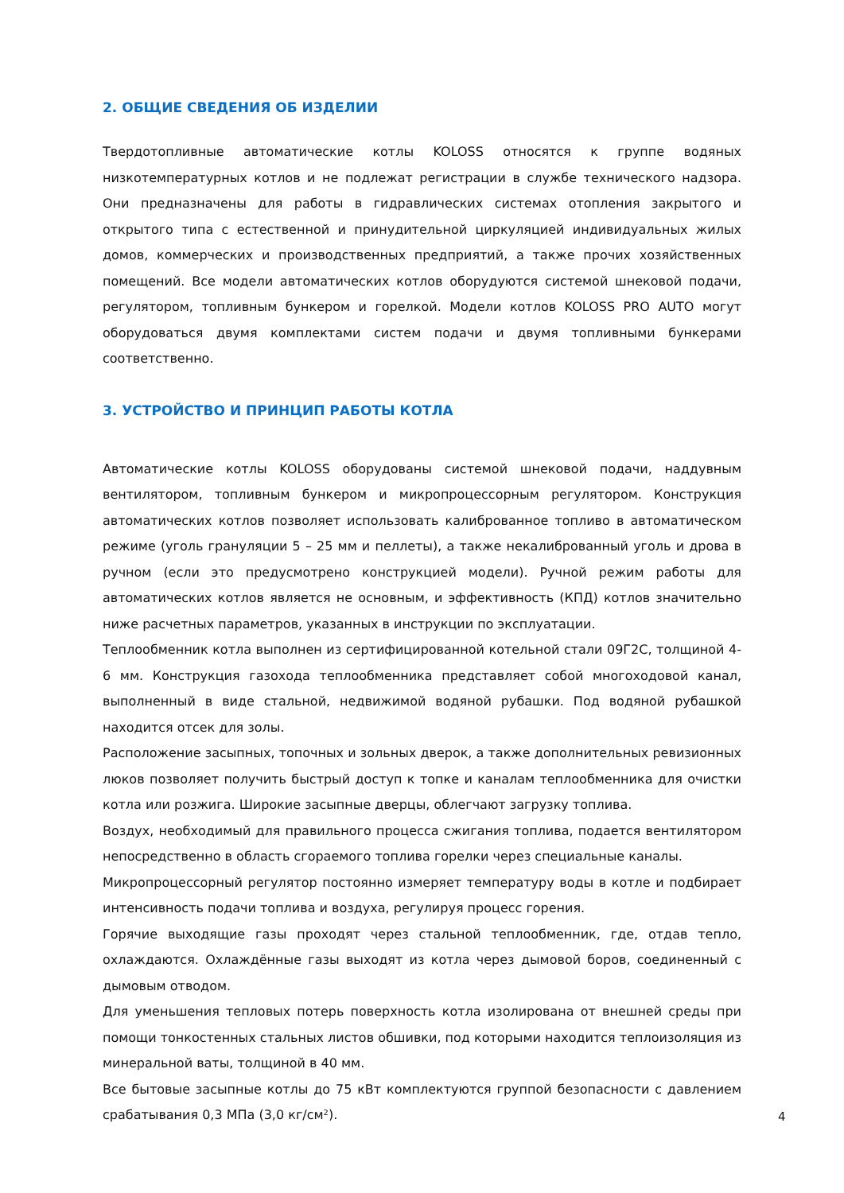2. ОБЩИЕ СВЕДЕНИЯ ОБ ИЗДЕЛИИ
Твердотопливные автоматические котлы KOLOSS относятся к группе водяных низкотемпературных котлов и не подлежат регистрации в службе технического надзора. Они предназначены для работы в гидравлических системах отопления закрытого и открытого типа с естественной и принудительной циркуляцией индивидуальных жилых домов, коммерческих и производственных предприятий, а также прочих хозяйственных помещений. Все модели автоматических котлов оборудуются системой шнековой подачи, регулятором, топливным бункером и горелкой. Модели котлов KOLOSS PRO AUTO могут оборудоваться двумя комплектами систем подачи и двумя топливными бункерами соответственно.
3. УСТРОЙСТВО И ПРИНЦИП РАБОТЫ КОТЛА
Автоматические котлы KOLOSS оборудованы системой шнековой подачи, наддувным вентилятором, топливным бункером и микропроцессорным регулятором. Конструкция автоматических котлов позволяет использовать калиброванное топливо в автоматическом режиме (уголь грануляции 5 – 25 мм и пеллеты), а также некалиброванный уголь и дрова в ручном (если это предусмотрено конструкцией модели). Ручной режим работы для автоматических котлов является не основным, и эффективность (КПД) котлов значительно ниже расчетных параметров, указанных в инструкции по эксплуатации.
Теплообменник котла выполнен из сертифицированной котельной стали 09Г2С, толщиной 4-6 мм. Конструкция газохода теплообменника представляет собой многоходовой канал, выполненный в виде стальной, недвижимой водяной рубашки. Под водяной рубашкой находится отсек для золы.
Расположение засыпных, топочных и зольных дверок, а также дополнительных ревизионных люков позволяет получить быстрый доступ к топке и каналам теплообменника для очистки котла или розжига. Широкие засыпные дверцы, облегчают загрузку топлива.
Воздух, необходимый для правильного процесса сжигания топлива, подается вентилятором непосредственно в область сгораемого топлива горелки через специальные каналы.
Микропроцессорный регулятор постоянно измеряет температуру воды в котле и подбирает интенсивность подачи топлива и воздуха, регулируя процесс горения.
Горячие выходящие газы проходят через стальной теплообменник, где, отдав тепло, охлаждаются. Охлаждённые газы выходят из котла через дымовой боров, соединенный с дымовым отводом.
Для уменьшения тепловых потерь поверхность котла изолирована от внешней среды при помощи тонкостенных стальных листов обшивки, под которыми находится теплоизоляция из минеральной ваты, толщиной в 40 мм.
Все бытовые засыпные котлы до 75 кВт комплектуются группой безопасности с давлением срабатывания 0,3 МПа (3,0 кг/см²).
4